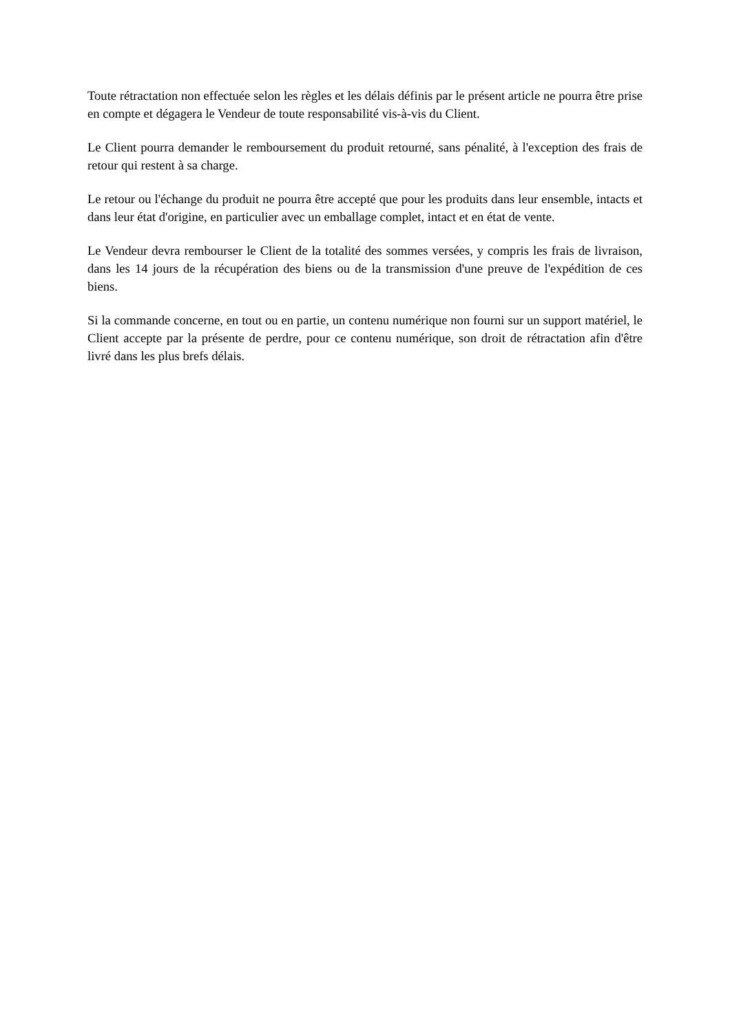Toute rétractation non effectuée selon les règles et les délais définis par le présent article ne pourra être prise en compte et dégagera le Vendeur de toute responsabilité vis-à-vis du Client.
Le Client pourra demander le remboursement du produit retourné, sans pénalité, à l'exception des frais de retour qui restent à sa charge.
Le retour ou l'échange du produit ne pourra être accepté que pour les produits dans leur ensemble, intacts et dans leur état d'origine, en particulier avec un emballage complet, intact et en état de vente.
Le Vendeur devra rembourser le Client de la totalité des sommes versées, y compris les frais de livraison, dans les 14 jours de la récupération des biens ou de la transmission d'une preuve de l'expédition de ces biens.
Si la commande concerne, en tout ou en partie, un contenu numérique non fourni sur un support matériel, le Client accepte par la présente de perdre, pour ce contenu numérique, son droit de rétractation afin d'être livré dans les plus brefs délais.